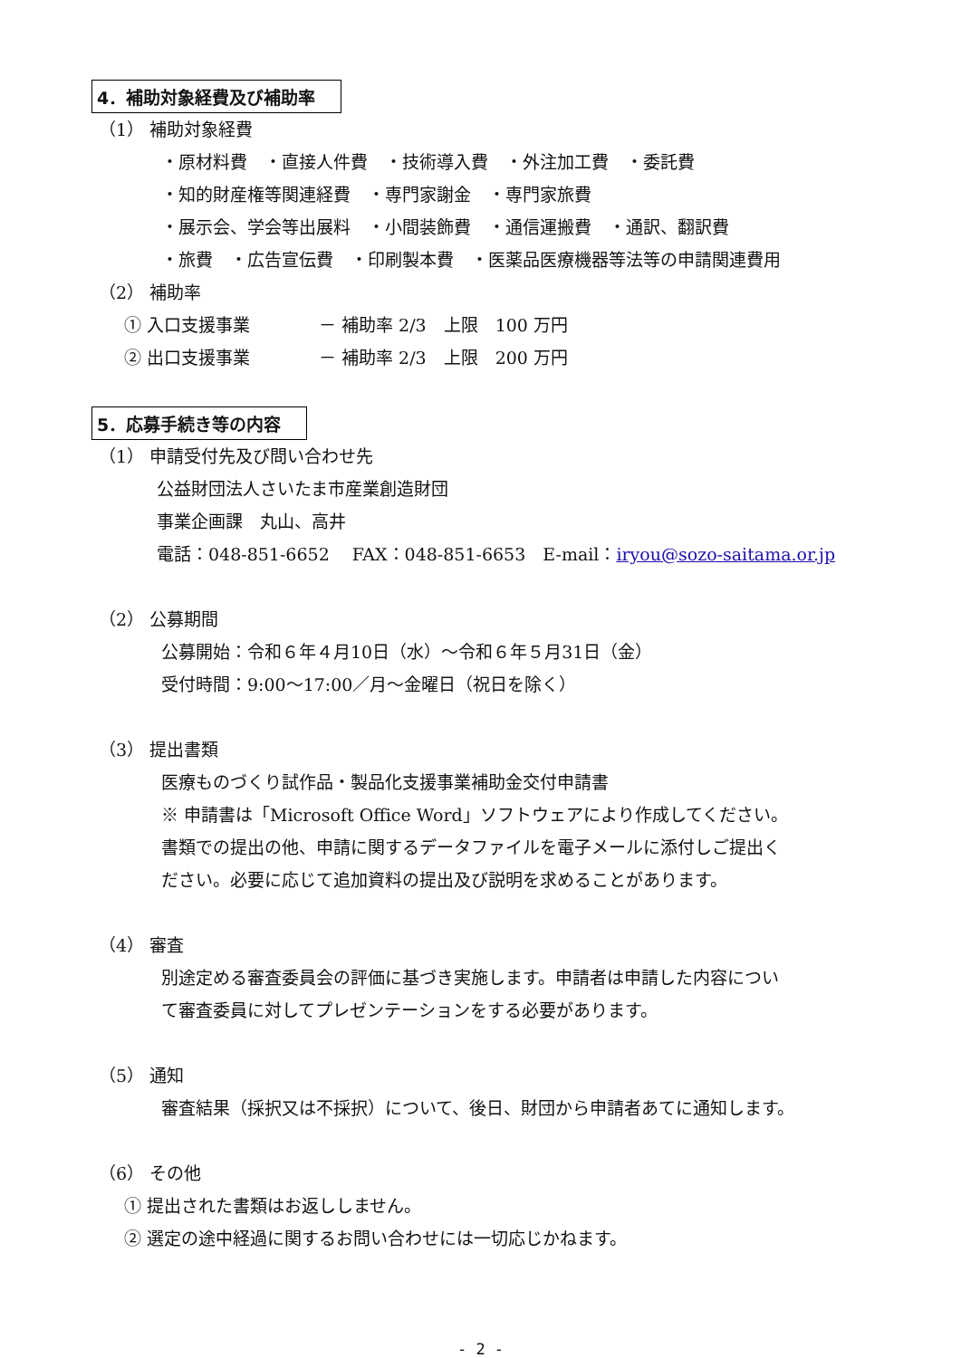4．補助対象経費及び補助率
（1） 補助対象経費
・原材料費　・直接人件費　・技術導入費　・外注加工費　・委託費
・知的財産権等関連経費　・専門家謝金　・専門家旅費
・展示会、学会等出展料　・小間装飾費　・通信運搬費　・通訳、翻訳費
・旅費　・広告宣伝費　・印刷製本費　・医薬品医療機器等法等の申請関連費用
（2） 補助率
① 入口支援事業　　　　－ 補助率 2/3　上限　100 万円
② 出口支援事業　　　　－ 補助率 2/3　上限　200 万円
5．応募手続き等の内容
（1） 申請受付先及び問い合わせ先
公益財団法人さいたま市産業創造財団
事業企画課　丸山、高井
電話：048-851-6652　 FAX：048-851-6653　E-mail：iryou@sozo-saitama.or.jp
（2） 公募期間
公募開始：令和６年４月10日（水）～令和６年５月31日（金）
受付時間：9:00～17:00／月～金曜日（祝日を除く）
（3） 提出書類
医療ものづくり試作品・製品化支援事業補助金交付申請書
※ 申請書は「Microsoft Office Word」ソフトウェアにより作成してください。
書類での提出の他、申請に関するデータファイルを電子メールに添付しご提出く
ださい。必要に応じて追加資料の提出及び説明を求めることがあります。
（4） 審査
別途定める審査委員会の評価に基づき実施します。申請者は申請した内容につい
て審査委員に対してプレゼンテーションをする必要があります。
（5） 通知
審査結果（採択又は不採択）について、後日、財団から申請者あてに通知します。
（6） その他
① 提出された書類はお返ししません。
② 選定の途中経過に関するお問い合わせには一切応じかねます。
- 2 -